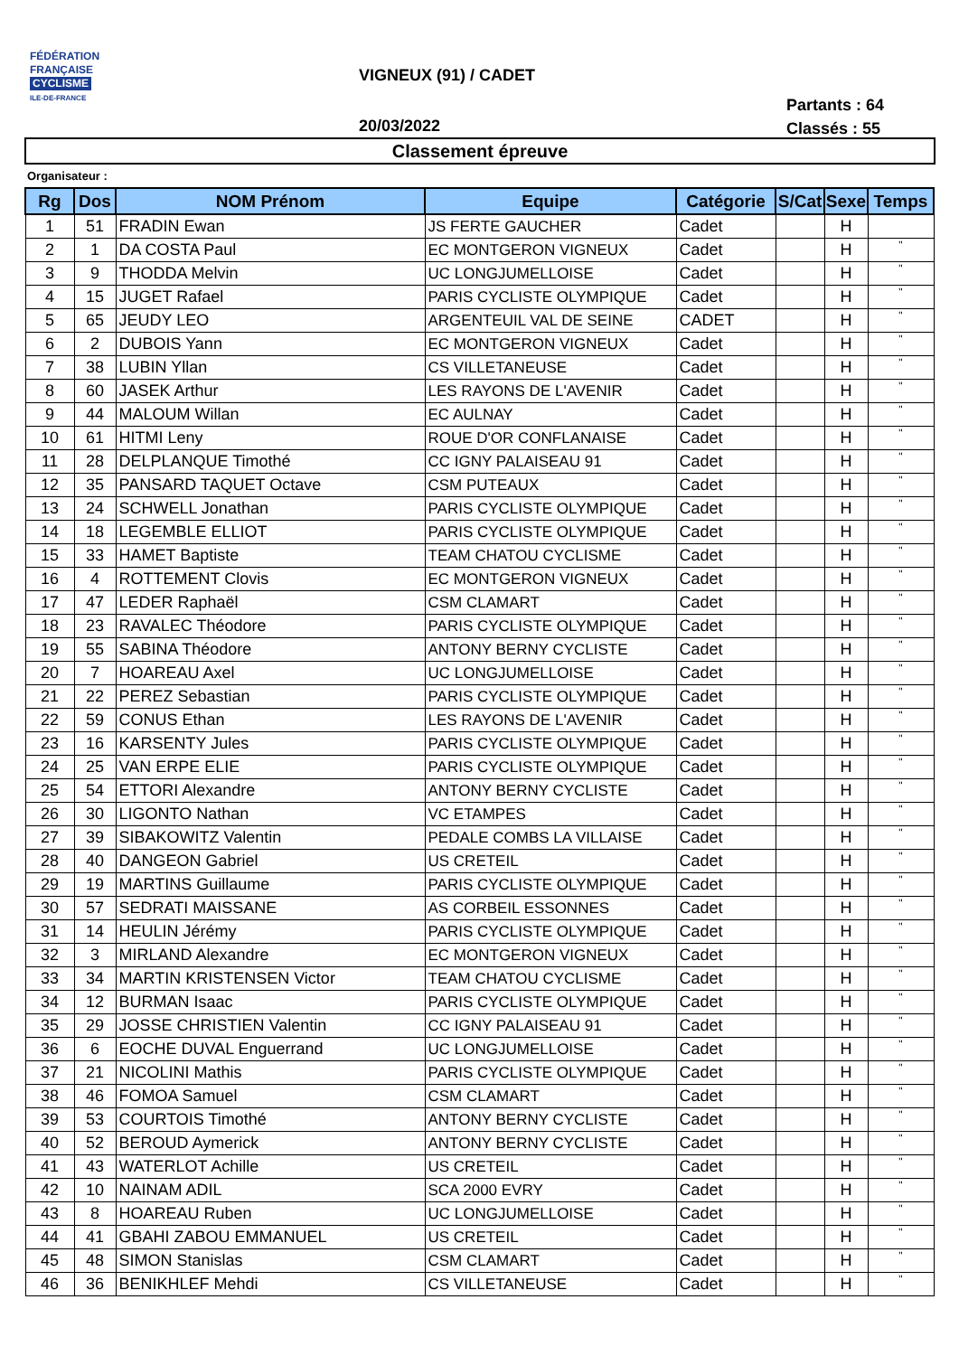FÉDÉRATION
FRANÇAISE
CYCLISME
ILE-DE-FRANCE
VIGNEUX (91) / CADET
Partants : 64
Classés : 55
20/03/2022
Classement épreuve
Organisateur :
| Rg | Dos | NOM Prénom | Equipe | Catégorie | S/Cat | Sexe | Temps |
| --- | --- | --- | --- | --- | --- | --- | --- |
| 1 | 51 | FRADIN Ewan | JS FERTE GAUCHER | Cadet | | H | |
| 2 | 1 | DA COSTA Paul | EC MONTGERON VIGNEUX | Cadet | | H | " |
| 3 | 9 | THODDA Melvin | UC LONGJUMELLOISE | Cadet | | H | " |
| 4 | 15 | JUGET Rafael | PARIS CYCLISTE OLYMPIQUE | Cadet | | H | " |
| 5 | 65 | JEUDY LEO | ARGENTEUIL VAL DE SEINE | CADET | | H | " |
| 6 | 2 | DUBOIS Yann | EC MONTGERON VIGNEUX | Cadet | | H | " |
| 7 | 38 | LUBIN Yllan | CS VILLETANEUSE | Cadet | | H | " |
| 8 | 60 | JASEK Arthur | LES RAYONS DE L'AVENIR | Cadet | | H | " |
| 9 | 44 | MALOUM Willan | EC AULNAY | Cadet | | H | " |
| 10 | 61 | HITMI Leny | ROUE D'OR CONFLANAISE | Cadet | | H | " |
| 11 | 28 | DELPLANQUE Timothé | CC IGNY PALAISEAU 91 | Cadet | | H | " |
| 12 | 35 | PANSARD TAQUET Octave | CSM PUTEAUX | Cadet | | H | " |
| 13 | 24 | SCHWELL Jonathan | PARIS CYCLISTE OLYMPIQUE | Cadet | | H | " |
| 14 | 18 | LEGEMBLE ELLIOT | PARIS CYCLISTE OLYMPIQUE | Cadet | | H | " |
| 15 | 33 | HAMET Baptiste | TEAM CHATOU CYCLISME | Cadet | | H | " |
| 16 | 4 | ROTTEMENT Clovis | EC MONTGERON VIGNEUX | Cadet | | H | " |
| 17 | 47 | LEDER Raphaël | CSM CLAMART | Cadet | | H | " |
| 18 | 23 | RAVALEC Théodore | PARIS CYCLISTE OLYMPIQUE | Cadet | | H | " |
| 19 | 55 | SABINA Théodore | ANTONY BERNY CYCLISTE | Cadet | | H | " |
| 20 | 7 | HOAREAU Axel | UC LONGJUMELLOISE | Cadet | | H | " |
| 21 | 22 | PEREZ Sebastian | PARIS CYCLISTE OLYMPIQUE | Cadet | | H | " |
| 22 | 59 | CONUS Ethan | LES RAYONS DE L'AVENIR | Cadet | | H | " |
| 23 | 16 | KARSENTY Jules | PARIS CYCLISTE OLYMPIQUE | Cadet | | H | " |
| 24 | 25 | VAN ERPE ELIE | PARIS CYCLISTE OLYMPIQUE | Cadet | | H | " |
| 25 | 54 | ETTORI Alexandre | ANTONY BERNY CYCLISTE | Cadet | | H | " |
| 26 | 30 | LIGONTO Nathan | VC ETAMPES | Cadet | | H | " |
| 27 | 39 | SIBAKOWITZ Valentin | PEDALE COMBS LA VILLAISE | Cadet | | H | " |
| 28 | 40 | DANGEON Gabriel | US CRETEIL | Cadet | | H | " |
| 29 | 19 | MARTINS Guillaume | PARIS CYCLISTE OLYMPIQUE | Cadet | | H | " |
| 30 | 57 | SEDRATI MAISSANE | AS CORBEIL ESSONNES | Cadet | | H | " |
| 31 | 14 | HEULIN Jérémy | PARIS CYCLISTE OLYMPIQUE | Cadet | | H | " |
| 32 | 3 | MIRLAND Alexandre | EC MONTGERON VIGNEUX | Cadet | | H | " |
| 33 | 34 | MARTIN KRISTENSEN Victor | TEAM CHATOU CYCLISME | Cadet | | H | " |
| 34 | 12 | BURMAN Isaac | PARIS CYCLISTE OLYMPIQUE | Cadet | | H | " |
| 35 | 29 | JOSSE CHRISTIEN Valentin | CC IGNY PALAISEAU 91 | Cadet | | H | " |
| 36 | 6 | EOCHE DUVAL Enguerrand | UC LONGJUMELLOISE | Cadet | | H | " |
| 37 | 21 | NICOLINI Mathis | PARIS CYCLISTE OLYMPIQUE | Cadet | | H | " |
| 38 | 46 | FOMOA Samuel | CSM CLAMART | Cadet | | H | " |
| 39 | 53 | COURTOIS Timothé | ANTONY BERNY CYCLISTE | Cadet | | H | " |
| 40 | 52 | BEROUD Aymerick | ANTONY BERNY CYCLISTE | Cadet | | H | " |
| 41 | 43 | WATERLOT Achille | US CRETEIL | Cadet | | H | " |
| 42 | 10 | NAINAM ADIL | SCA 2000 EVRY | Cadet | | H | " |
| 43 | 8 | HOAREAU Ruben | UC LONGJUMELLOISE | Cadet | | H | " |
| 44 | 41 | GBAHI ZABOU EMMANUEL | US CRETEIL | Cadet | | H | " |
| 45 | 48 | SIMON Stanislas | CSM CLAMART | Cadet | | H | " |
| 46 | 36 | BENIKHLEF Mehdi | CS VILLETANEUSE | Cadet | | H | " |